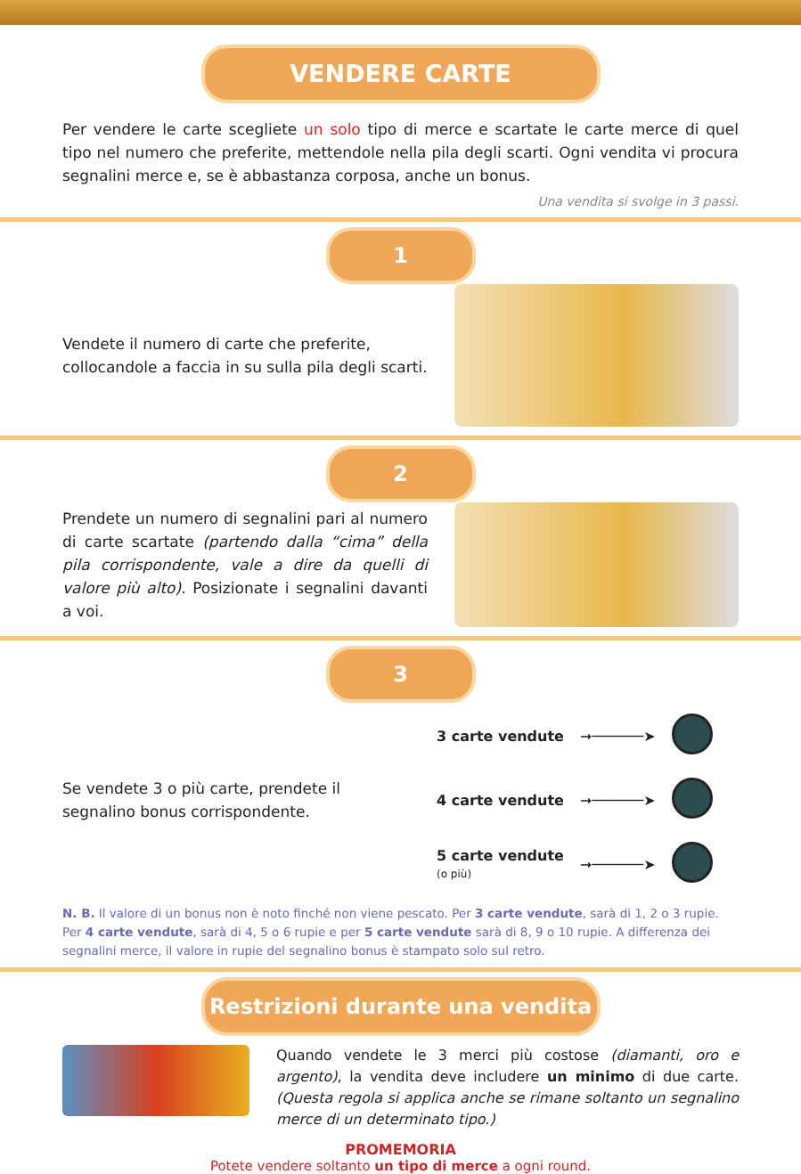VENDERE CARTE
Per vendere le carte scegliete un solo tipo di merce e scartate le carte merce di quel tipo nel numero che preferite, mettendole nella pila degli scarti. Ogni vendita vi procura segnalini merce e, se è abbastanza corposa, anche un bonus.
Una vendita si svolge in 3 passi.
1
Vendete il numero di carte che preferite, collocandole a faccia in su sulla pila degli scarti.
2
Prendete un numero di segnalini pari al numero di carte scartate (partendo dalla “cima” della pila corrispondente, vale a dire da quelli di valore più alto). Posizionate i segnalini davanti a voi.
3
Se vendete 3 o più carte, prendete il segnalino bonus corrispondente.
| 3 carte vendute | ➞──────➤ | |
| 4 carte vendute | ➞──────➤ | |
| 5 carte vendute (o più) | ➞──────➤ | |
N. B. Il valore di un bonus non è noto finché non viene pescato. Per 3 carte vendute, sarà di 1, 2 o 3 rupie. Per 4 carte vendute, sarà di 4, 5 o 6 rupie e per 5 carte vendute sarà di 8, 9 o 10 rupie. A differenza dei segnalini merce, il valore in rupie del segnalino bonus è stampato solo sul retro.
Restrizioni durante una vendita
Quando vendete le 3 merci più costose (diamanti, oro e argento), la vendita deve includere un minimo di due carte. (Questa regola si applica anche se rimane soltanto un segnalino merce di un determinato tipo.)
PROMEMORIA
Potete vendere soltanto un tipo di merce a ogni round.